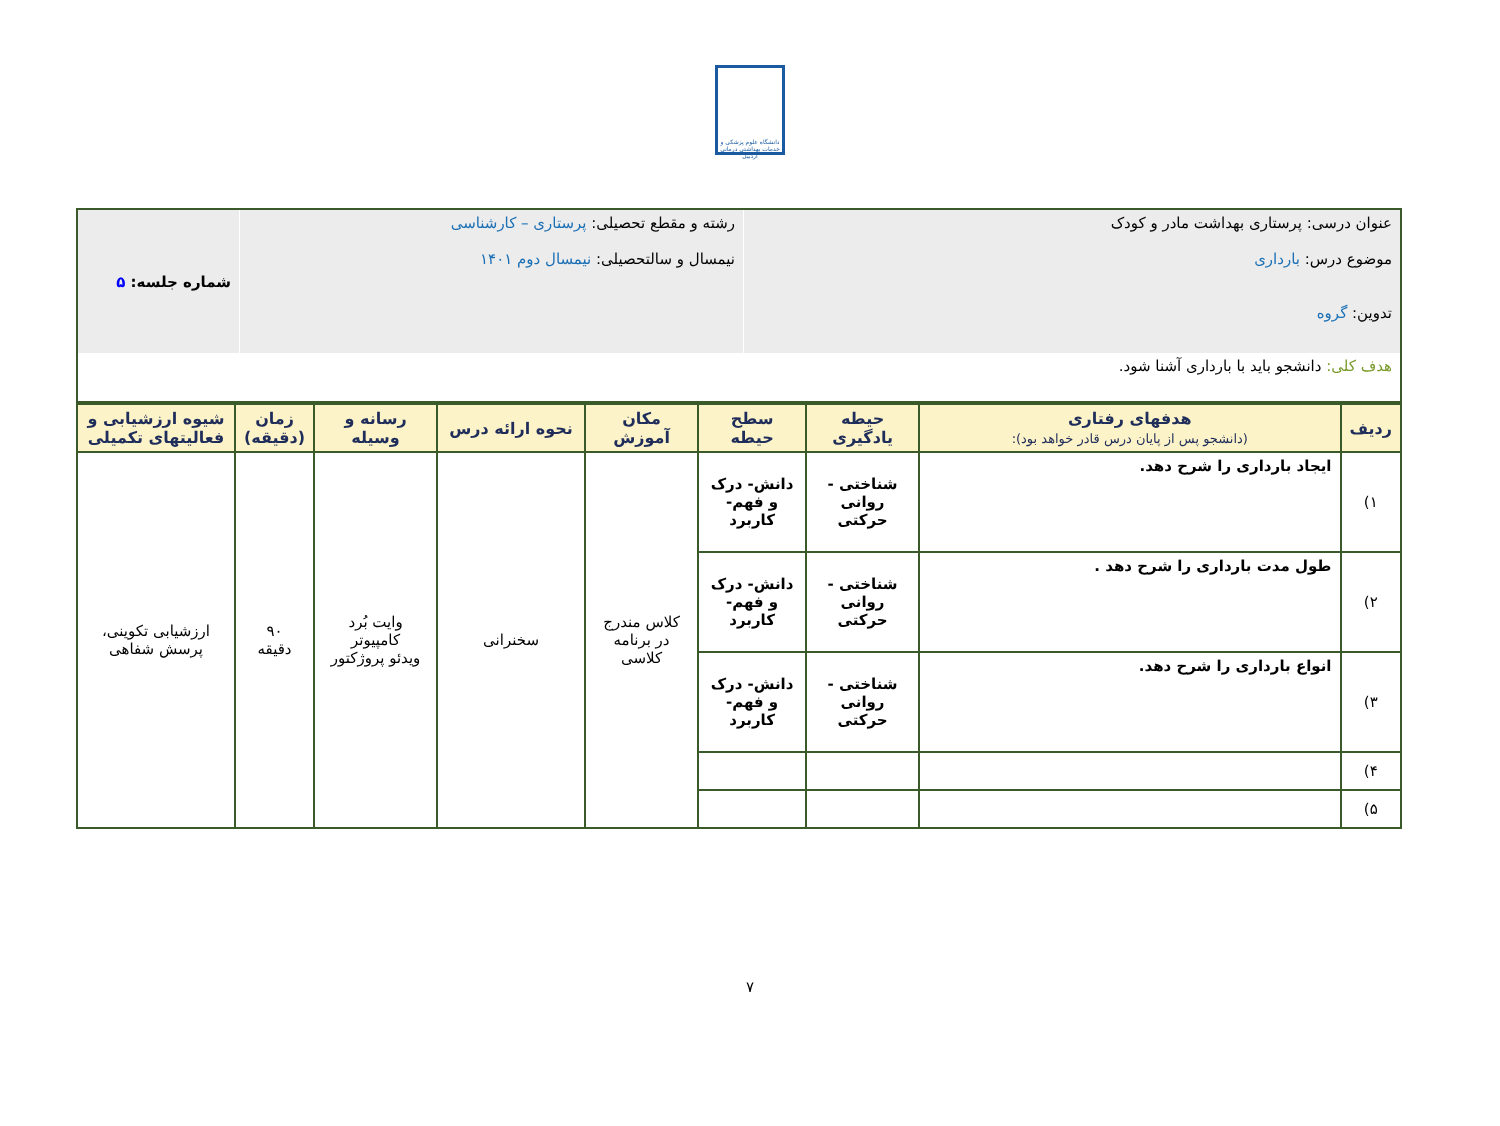دانشگاه علوم پزشکی و خدمات بهداشتی درمانی اردبیل
| عنوان درسی: پرستاری بهداشت مادر و کودک موضوع درس: بارداری تدوین: گروه | رشته و مقطع تحصیلی: پرستاری – کارشناسی نیمسال و سالتحصیلی: نیمسال دوم ۱۴۰۱ | شماره جلسه: ۵ |
| هدف کلی: دانشجو باید با بارداری آشنا شود. | | |
| ردیف | هدفهای رفتاری (دانشجو پس از پایان درس قادر خواهد بود): | حیطه یادگیری | سطح حیطه | مکان آموزش | نحوه ارائه درس | رسانه و وسیله | زمان (دقیقه) | شیوه ارزشیابی و فعالیتهای تکمیلی |
| --- | --- | --- | --- | --- | --- | --- | --- | --- |
| ۱) | ایجاد بارداری را شرح دهد. | شناختی - روانی حرکتی | دانش- درک و فهم- کاربرد | کلاس مندرج در برنامه کلاسی | سخنرانی | وایت بُرد کامپیوتر ویدئو پروژکتور | ۹۰ دقیقه | ارزشیابی تکوینی، پرسش شفاهی |
| ۲) | طول مدت بارداری را شرح دهد . | شناختی - روانی حرکتی | دانش- درک و فهم- کاربرد | | | | | |
| ۳) | انواع بارداری را شرح دهد. | شناختی - روانی حرکتی | دانش- درک و فهم- کاربرد | | | | | |
| ۴) | | | | | | | | |
| ۵) | | | | | | | | |
۷